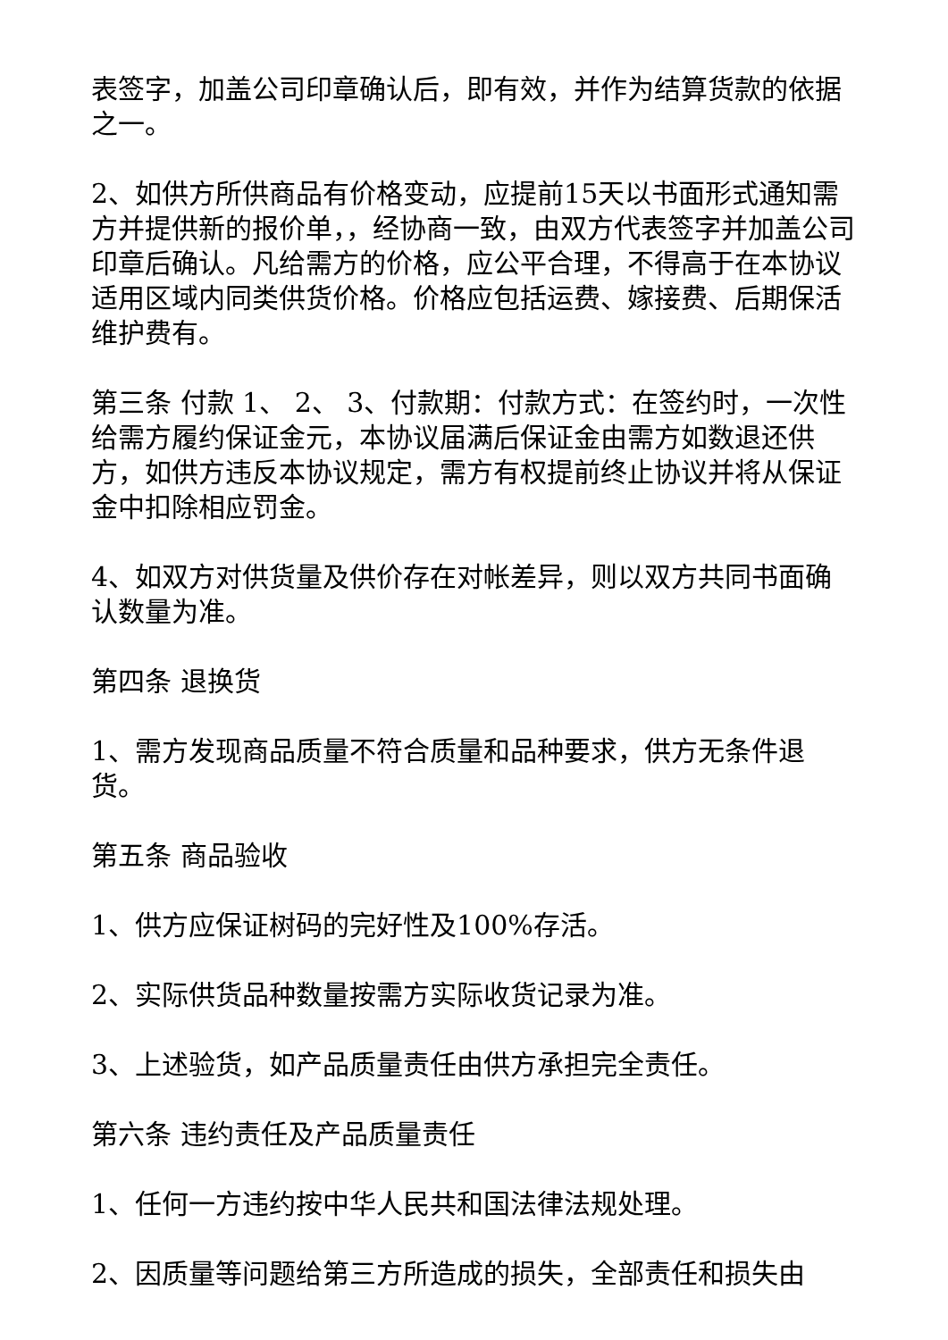表签字，加盖公司印章确认后，即有效，并作为结算货款的依据之一。
2、如供方所供商品有价格变动，应提前15天以书面形式通知需方并提供新的报价单，，经协商一致，由双方代表签字并加盖公司印章后确认。凡给需方的价格，应公平合理，不得高于在本协议适用区域内同类供货价格。价格应包括运费、嫁接费、后期保活维护费有。
第三条 付款 1、 2、 3、付款期：付款方式：在签约时，一次性给需方履约保证金元，本协议届满后保证金由需方如数退还供方，如供方违反本协议规定，需方有权提前终止协议并将从保证金中扣除相应罚金。
4、如双方对供货量及供价存在对帐差异，则以双方共同书面确认数量为准。
第四条 退换货
1、需方发现商品质量不符合质量和品种要求，供方无条件退货。
第五条 商品验收
1、供方应保证树码的完好性及100%存活。
2、实际供货品种数量按需方实际收货记录为准。
3、上述验货，如产品质量责任由供方承担完全责任。
第六条 违约责任及产品质量责任
1、任何一方违约按中华人民共和国法律法规处理。
2、因质量等问题给第三方所造成的损失，全部责任和损失由